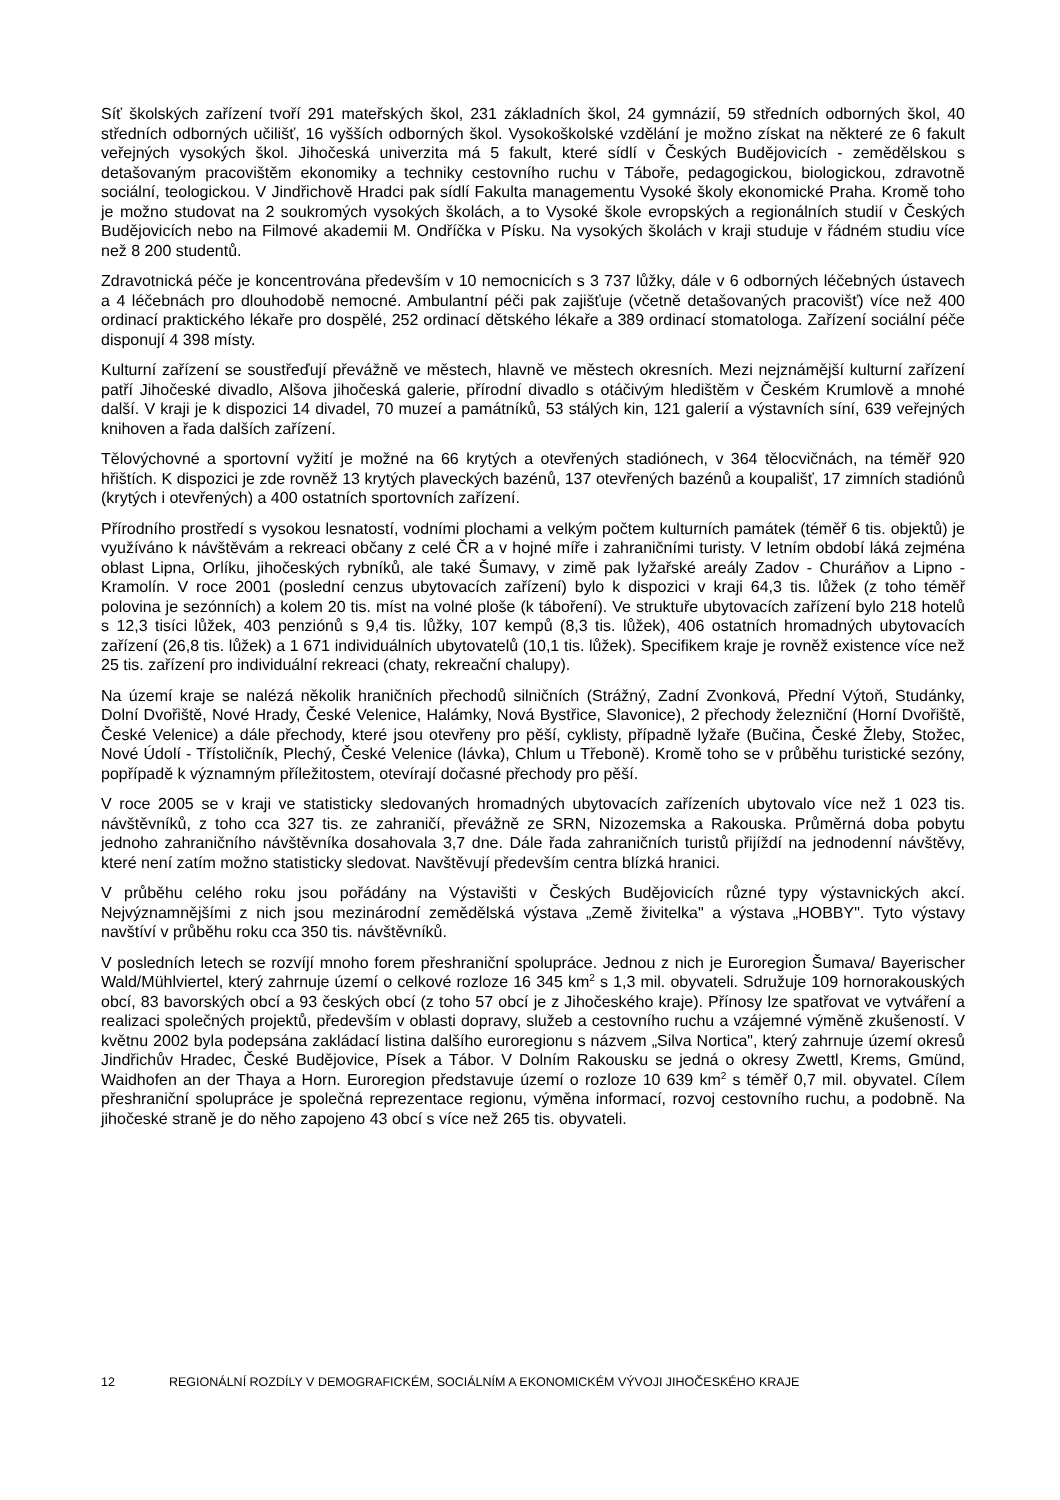Síť školských zařízení tvoří 291 mateřských škol, 231 základních škol, 24 gymnázií, 59 středních odborných škol, 40 středních odborných učilišť, 16 vyšších odborných škol. Vysokoškolské vzdělání je možno získat na některé ze 6 fakult veřejných vysokých škol. Jihočeská univerzita má 5 fakult, které sídlí v Českých Budějovicích - zemědělskou s detašovaným pracovištěm ekonomiky a techniky cestovního ruchu v Táboře, pedagogickou, biologickou, zdravotně sociální, teologickou. V Jindřichově Hradci pak sídlí Fakulta managementu Vysoké školy ekonomické Praha. Kromě toho je možno studovat na 2 soukromých vysokých školách, a to Vysoké škole evropských a regionálních studií v Českých Budějovicích nebo na Filmové akademii M. Ondříčka v Písku. Na vysokých školách v kraji studuje v řádném studiu více než 8 200 studentů.
Zdravotnická péče je koncentrována především v 10 nemocnicích s 3 737 lůžky, dále v 6 odborných léčebných ústavech a 4 léčebnách pro dlouhodobě nemocné. Ambulantní péči pak zajišťuje (včetně detašovaných pracovišť) více než 400 ordinací praktického lékaře pro dospělé, 252 ordinací dětského lékaře a 389 ordinací stomatologa. Zařízení sociální péče disponují 4 398 místy.
Kulturní zařízení se soustřeďují převážně ve městech, hlavně ve městech okresních. Mezi nejznámější kulturní zařízení patří Jihočeské divadlo, Alšova jihočeská galerie, přírodní divadlo s otáčivým hledištěm v Českém Krumlově a mnohé další. V kraji je k dispozici 14 divadel, 70 muzeí a památníků, 53 stálých kin, 121 galerií a výstavních síní, 639 veřejných knihoven a řada dalších zařízení.
Tělovýchovné a sportovní vyžití je možné na 66 krytých a otevřených stadiónech, v 364 tělocvičnách, na téměř 920 hřištích. K dispozici je zde rovněž 13 krytých plaveckých bazénů, 137 otevřených bazénů a koupališť, 17 zimních stadiónů (krytých i otevřených) a 400 ostatních sportovních zařízení.
Přírodního prostředí s vysokou lesnatostí, vodními plochami a velkým počtem kulturních památek (téměř 6 tis. objektů) je využíváno k návštěvám a rekreaci občany z celé ČR a v hojné míře i zahraničními turisty. V letním období láká zejména oblast Lipna, Orlíku, jihočeských rybníků, ale také Šumavy, v zimě pak lyžařské areály Zadov - Churáňov a Lipno - Kramolín. V roce 2001 (poslední cenzus ubytovacích zařízení) bylo k dispozici v kraji 64,3 tis. lůžek (z toho téměř polovina je sezónních) a kolem 20 tis. míst na volné ploše (k táboření). Ve struktuře ubytovacích zařízení bylo 218 hotelů s 12,3 tisíci lůžek, 403 penziónů s 9,4 tis. lůžky, 107 kempů (8,3 tis. lůžek), 406 ostatních hromadných ubytovacích zařízení (26,8 tis. lůžek) a 1 671 individuálních ubytovatelů (10,1 tis. lůžek). Specifikem kraje je rovněž existence více než 25 tis. zařízení pro individuální rekreaci (chaty, rekreační chalupy).
Na území kraje se nalézá několik hraničních přechodů silničních (Strážný, Zadní Zvonková, Přední Výtoň, Studánky, Dolní Dvořiště, Nové Hrady, České Velenice, Halámky, Nová Bystřice, Slavonice), 2 přechody železniční (Horní Dvořiště, České Velenice) a dále přechody, které jsou otevřeny pro pěší, cyklisty, případně lyžaře (Bučina, České Žleby, Stožec, Nové Údolí - Třístoličník, Plechý, České Velenice (lávka), Chlum u Třeboně). Kromě toho se v průběhu turistické sezóny, popřípadě k významným příležitostem, otevírají dočasné přechody pro pěší.
V roce 2005 se v kraji ve statisticky sledovaných hromadných ubytovacích zařízeních ubytovalo více než 1 023 tis. návštěvníků, z toho cca 327 tis. ze zahraničí, převážně ze SRN, Nizozemska a Rakouska. Průměrná doba pobytu jednoho zahraničního návštěvníka dosahovala 3,7 dne. Dále řada zahraničních turistů přijíždí na jednodenní návštěvy, které není zatím možno statisticky sledovat. Navštěvují především centra blízká hranici.
V průběhu celého roku jsou pořádány na Výstavišti v Českých Budějovicích různé typy výstavnických akcí. Nejvýznamnějšími z nich jsou mezinárodní zemědělská výstava „Země živitelka" a výstava „HOBBY". Tyto výstavy navštíví v průběhu roku cca 350 tis. návštěvníků.
V posledních letech se rozvíjí mnoho forem přeshraniční spolupráce. Jednou z nich je Euroregion Šumava/ Bayerischer Wald/Mühlviertel, který zahrnuje území o celkové rozloze 16 345 km<sup>2</sup> s 1,3 mil. obyvateli. Sdružuje 109 hornorakouských obcí, 83 bavorských obcí a 93 českých obcí (z toho 57 obcí je z Jihočeského kraje). Přínosy lze spatřovat ve vytváření a realizaci společných projektů, především v oblasti dopravy, služeb a cestovního ruchu a vzájemné výměně zkušeností. V květnu 2002 byla podepsána zakládací listina dalšího euroregionu s názvem „Silva Nortica", který zahrnuje území okresů Jindřichův Hradec, České Budějovice, Písek a Tábor. V Dolním Rakousku se jedná o okresy Zwettl, Krems, Gmünd, Waidhofen an der Thaya a Horn. Euroregion představuje území o rozloze 10 639 km<sup>2</sup> s téměř 0,7 mil. obyvatel. Cílem přeshraniční spolupráce je společná reprezentace regionu, výměna informací, rozvoj cestovního ruchu, a podobně. Na jihočeské straně je do něho zapojeno 43 obcí s více než 265 tis. obyvateli.
12 REGIONÁLNÍ ROZDÍLY V DEMOGRAFICKÉM, SOCIÁLNÍM A EKONOMICKÉM VÝVOJI JIHOČESKÉHO KRAJE